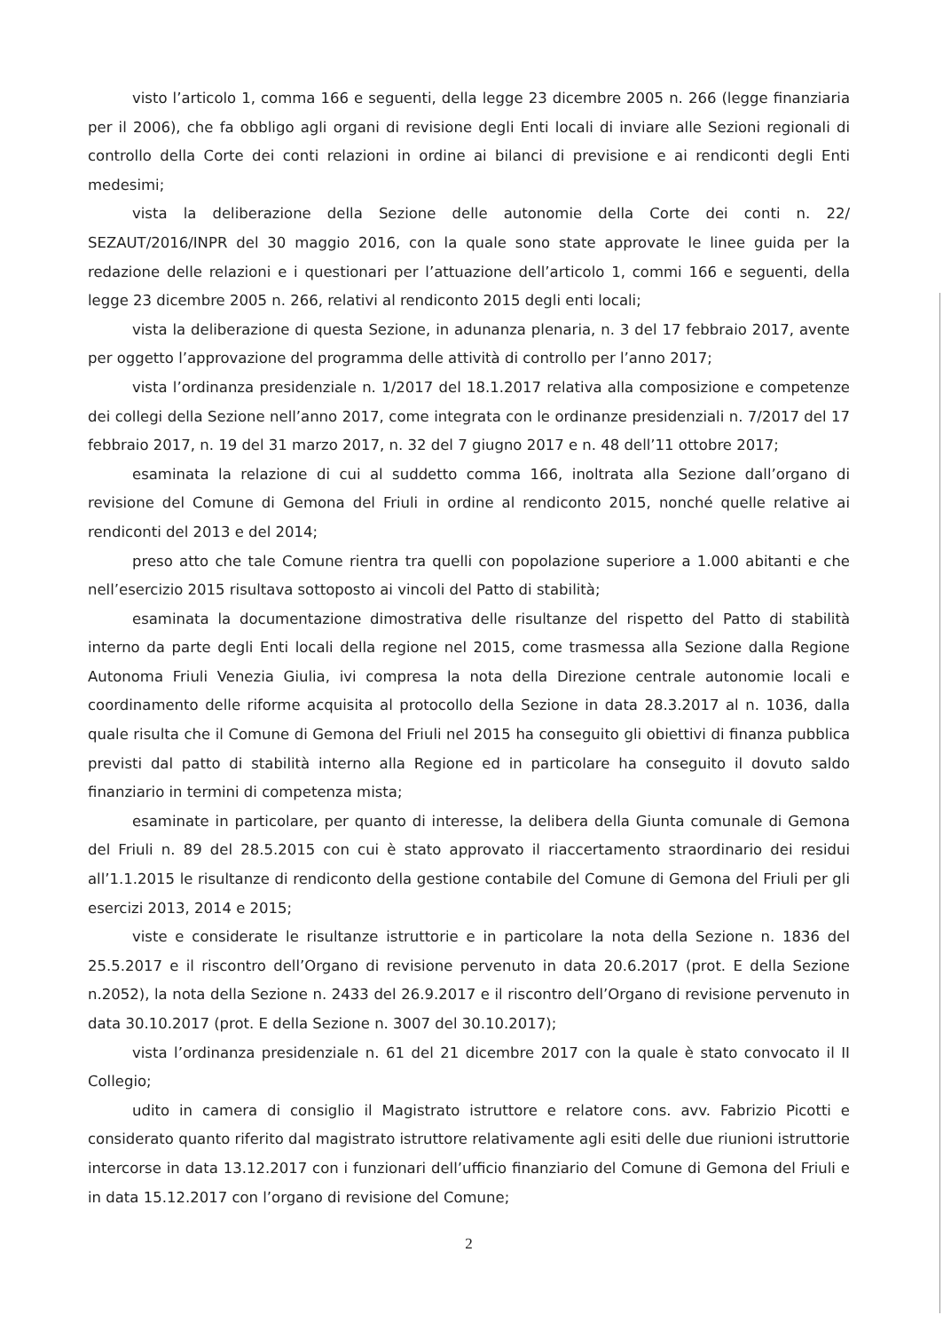visto l’articolo 1, comma 166 e seguenti, della legge 23 dicembre 2005 n. 266 (legge finanziaria per il 2006), che fa obbligo agli organi di revisione degli Enti locali di inviare alle Sezioni regionali di controllo della Corte dei conti relazioni in ordine ai bilanci di previsione e ai rendiconti degli Enti medesimi;
vista la deliberazione della Sezione delle autonomie della Corte dei conti n. 22/ SEZAUT/2016/INPR del 30 maggio 2016, con la quale sono state approvate le linee guida per la redazione delle relazioni e i questionari per l’attuazione dell’articolo 1, commi 166 e seguenti, della legge 23 dicembre 2005 n. 266, relativi al rendiconto 2015 degli enti locali;
vista la deliberazione di questa Sezione, in adunanza plenaria, n. 3 del 17 febbraio 2017, avente per oggetto l’approvazione del programma delle attività di controllo per l’anno 2017;
vista l’ordinanza presidenziale n. 1/2017 del 18.1.2017 relativa alla composizione e competenze dei collegi della Sezione nell’anno 2017, come integrata con le ordinanze presidenziali n. 7/2017 del 17 febbraio 2017, n. 19 del 31 marzo 2017, n. 32 del 7 giugno 2017 e n. 48 dell’11 ottobre 2017;
esaminata la relazione di cui al suddetto comma 166, inoltrata alla Sezione dall’organo di revisione del Comune di Gemona del Friuli in ordine al rendiconto 2015, nonché quelle relative ai rendiconti del 2013 e del 2014;
preso atto che tale Comune rientra tra quelli con popolazione superiore a 1.000 abitanti e che nell’esercizio 2015 risultava sottoposto ai vincoli del Patto di stabilità;
esaminata la documentazione dimostrativa delle risultanze del rispetto del Patto di stabilità interno da parte degli Enti locali della regione nel 2015, come trasmessa alla Sezione dalla Regione Autonoma Friuli Venezia Giulia, ivi compresa la nota della Direzione centrale autonomie locali e coordinamento delle riforme acquisita al protocollo della Sezione in data 28.3.2017 al n. 1036, dalla quale risulta che il Comune di Gemona del Friuli nel 2015 ha conseguito gli obiettivi di finanza pubblica previsti dal patto di stabilità interno alla Regione ed in particolare ha conseguito il dovuto saldo finanziario in termini di competenza mista;
esaminate in particolare, per quanto di interesse, la delibera della Giunta comunale di Gemona del Friuli n. 89 del 28.5.2015 con cui è stato approvato il riaccertamento straordinario dei residui all’1.1.2015 le risultanze di rendiconto della gestione contabile del Comune di Gemona del Friuli per gli esercizi 2013, 2014 e 2015;
viste e considerate le risultanze istruttorie e in particolare la nota della Sezione n. 1836 del 25.5.2017 e il riscontro dell’Organo di revisione pervenuto in data 20.6.2017 (prot. E della Sezione n.2052), la nota della Sezione n. 2433 del 26.9.2017 e il riscontro dell’Organo di revisione pervenuto in data 30.10.2017 (prot. E della Sezione n. 3007 del 30.10.2017);
vista l’ordinanza presidenziale n. 61 del 21 dicembre 2017 con la quale è stato convocato il II Collegio;
udito in camera di consiglio il Magistrato istruttore e relatore cons. avv. Fabrizio Picotti e considerato quanto riferito dal magistrato istruttore relativamente agli esiti delle due riunioni istruttorie intercorse in data 13.12.2017 con i funzionari dell’ufficio finanziario del Comune di Gemona del Friuli e in data 15.12.2017 con l’organo di revisione del Comune;
2